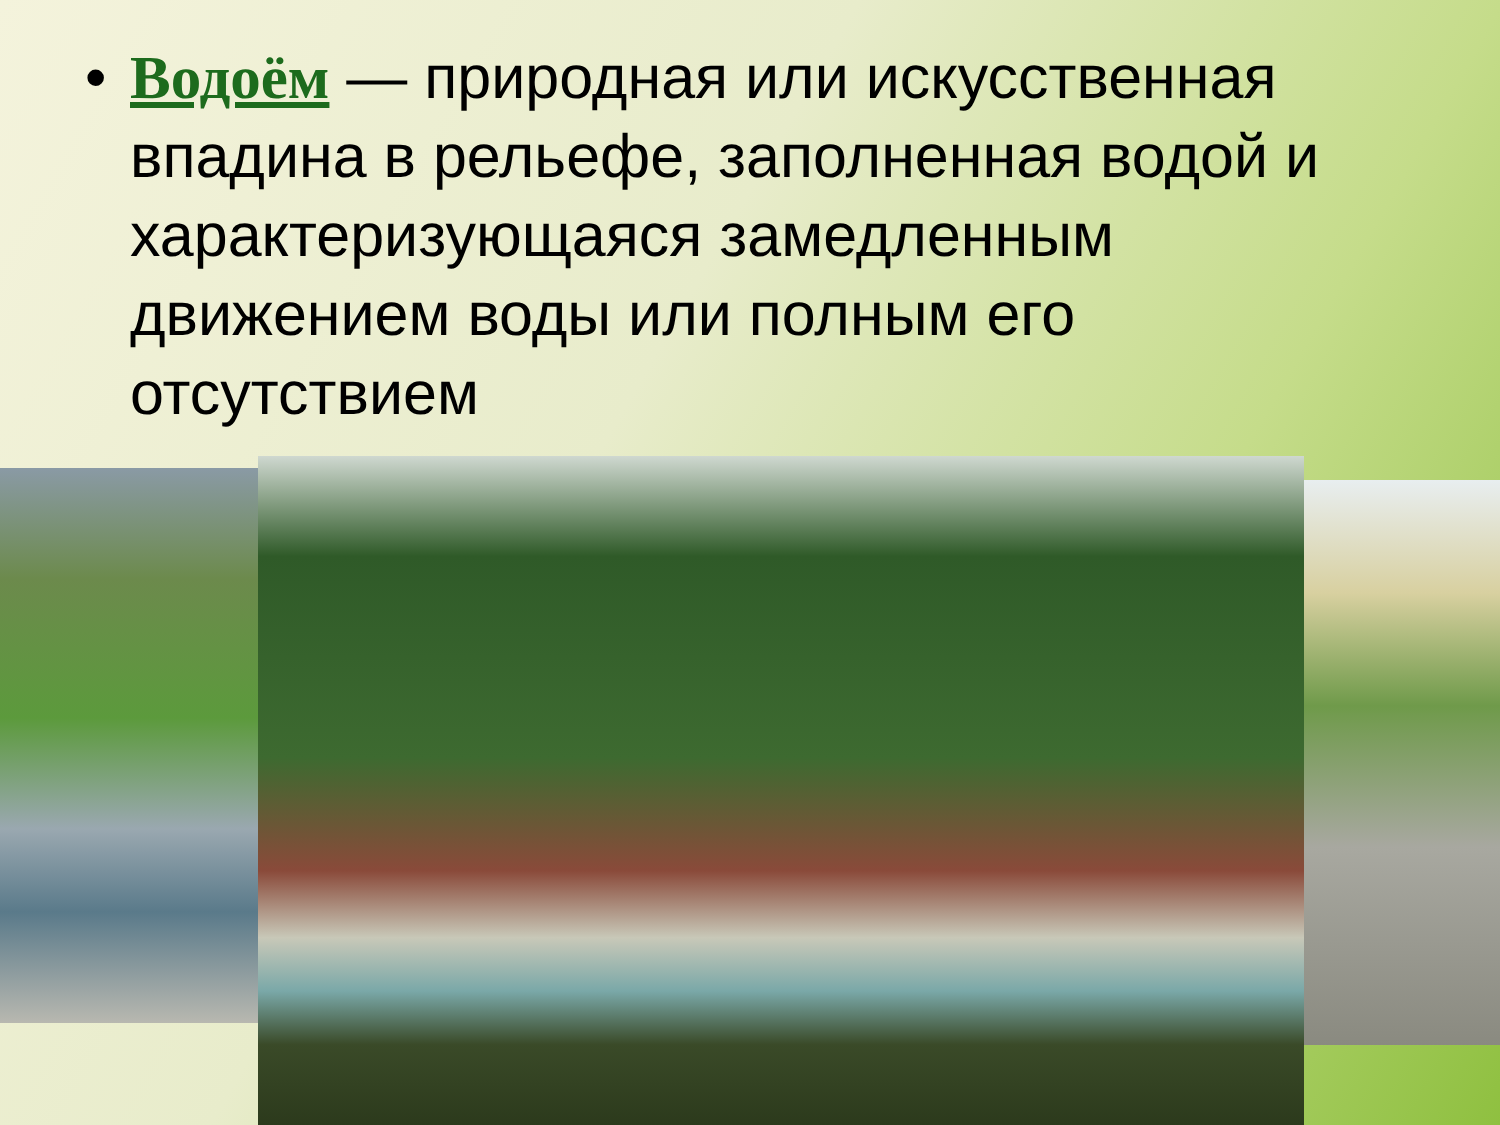• Водоём — природная или искусственная впадина в рельефе, заполненная водой и характеризующаяся замедленным движением воды или полным его отсутствием